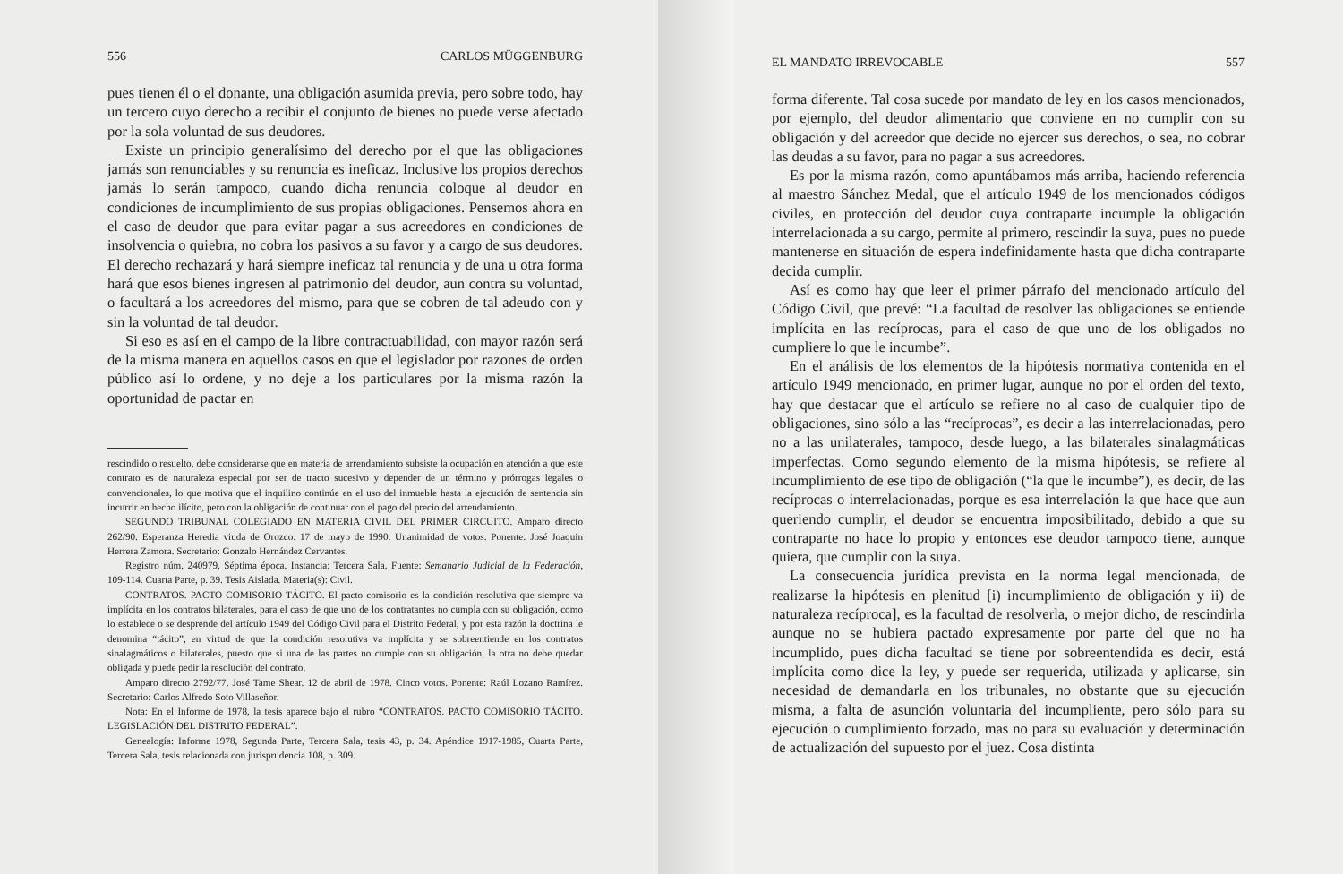556 CARLOS MÜGGENBURG
pues tienen él o el donante, una obligación asumida previa, pero sobre todo, hay un tercero cuyo derecho a recibir el conjunto de bienes no puede verse afectado por la sola voluntad de sus deudores.
Existe un principio generalísimo del derecho por el que las obligaciones jamás son renunciables y su renuncia es ineficaz. Inclusive los propios derechos jamás lo serán tampoco, cuando dicha renuncia coloque al deudor en condiciones de incumplimiento de sus propias obligaciones. Pensemos ahora en el caso de deudor que para evitar pagar a sus acreedores en condiciones de insolvencia o quiebra, no cobra los pasivos a su favor y a cargo de sus deudores. El derecho rechazará y hará siempre ineficaz tal renuncia y de una u otra forma hará que esos bienes ingresen al patrimonio del deudor, aun contra su voluntad, o facultará a los acreedores del mismo, para que se cobren de tal adeudo con y sin la voluntad de tal deudor.
Si eso es así en el campo de la libre contractuabilidad, con mayor razón será de la misma manera en aquellos casos en que el legislador por razones de orden público así lo ordene, y no deje a los particulares por la misma razón la oportunidad de pactar en
rescindido o resuelto, debe considerarse que en materia de arrendamiento subsiste la ocupación en atención a que este contrato es de naturaleza especial por ser de tracto sucesivo y depender de un término y prórrogas legales o convencionales, lo que motiva que el inquilino continúe en el uso del inmueble hasta la ejecución de sentencia sin incurrir en hecho ilícito, pero con la obligación de continuar con el pago del precio del arrendamiento.
SEGUNDO TRIBUNAL COLEGIADO EN MATERIA CIVIL DEL PRIMER CIRCUITO. Amparo directo 262/90. Esperanza Heredia viuda de Orozco. 17 de mayo de 1990. Unanimidad de votos. Ponente: José Joaquín Herrera Zamora. Secretario: Gonzalo Hernández Cervantes.
Registro núm. 240979. Séptima época. Instancia: Tercera Sala. Fuente: Semanario Judicial de la Federación, 109-114. Cuarta Parte, p. 39. Tesis Aislada. Materia(s): Civil.
CONTRATOS. PACTO COMISORIO TÁCITO. El pacto comisorio es la condición resolutiva que siempre va implícita en los contratos bilaterales, para el caso de que uno de los contratantes no cumpla con su obligación, como lo establece o se desprende del artículo 1949 del Código Civil para el Distrito Federal, y por esta razón la doctrina le denomina “tácito”, en virtud de que la condición resolutiva va implícita y se sobreentiende en los contratos sinalagmáticos o bilaterales, puesto que si una de las partes no cumple con su obligación, la otra no debe quedar obligada y puede pedir la resolución del contrato.
Amparo directo 2792/77. José Tame Shear. 12 de abril de 1978. Cinco votos. Ponente: Raúl Lozano Ramírez. Secretario: Carlos Alfredo Soto Villaseñor.
Nota: En el Informe de 1978, la tesis aparece bajo el rubro “CONTRATOS. PACTO COMISORIO TÁCITO. LEGISLACIÓN DEL DISTRITO FEDERAL”.
Genealogía: Informe 1978, Segunda Parte, Tercera Sala, tesis 43, p. 34. Apéndice 1917-1985, Cuarta Parte, Tercera Sala, tesis relacionada con jurisprudencia 108, p. 309.
EL MANDATO IRREVOCABLE 557
forma diferente. Tal cosa sucede por mandato de ley en los casos mencionados, por ejemplo, del deudor alimentario que conviene en no cumplir con su obligación y del acreedor que decide no ejercer sus derechos, o sea, no cobrar las deudas a su favor, para no pagar a sus acreedores.
Es por la misma razón, como apuntábamos más arriba, haciendo referencia al maestro Sánchez Medal, que el artículo 1949 de los mencionados códigos civiles, en protección del deudor cuya contraparte incumple la obligación interrelacionada a su cargo, permite al primero, rescindir la suya, pues no puede mantenerse en situación de espera indefinidamente hasta que dicha contraparte decida cumplir.
Así es como hay que leer el primer párrafo del mencionado artículo del Código Civil, que prevé: “La facultad de resolver las obligaciones se entiende implícita en las recíprocas, para el caso de que uno de los obligados no cumpliere lo que le incumbe”.
En el análisis de los elementos de la hipótesis normativa contenida en el artículo 1949 mencionado, en primer lugar, aunque no por el orden del texto, hay que destacar que el artículo se refiere no al caso de cualquier tipo de obligaciones, sino sólo a las “recíprocas”, es decir a las interrelacionadas, pero no a las unilaterales, tampoco, desde luego, a las bilaterales sinalagmáticas imperfectas. Como segundo elemento de la misma hipótesis, se refiere al incumplimiento de ese tipo de obligación (“la que le incumbe”), es decir, de las recíprocas o interrelacionadas, porque es esa interrelación la que hace que aun queriendo cumplir, el deudor se encuentra imposibilitado, debido a que su contraparte no hace lo propio y entonces ese deudor tampoco tiene, aunque quiera, que cumplir con la suya.
La consecuencia jurídica prevista en la norma legal mencionada, de realizarse la hipótesis en plenitud [i) incumplimiento de obligación y ii) de naturaleza recíproca], es la facultad de resolverla, o mejor dicho, de rescindirla aunque no se hubiera pactado expresamente por parte del que no ha incumplido, pues dicha facultad se tiene por sobreentendida es decir, está implícita como dice la ley, y puede ser requerida, utilizada y aplicarse, sin necesidad de demandarla en los tribunales, no obstante que su ejecución misma, a falta de asunción voluntaria del incumpliente, pero sólo para su ejecución o cumplimiento forzado, mas no para su evaluación y determinación de actualización del supuesto por el juez. Cosa distinta